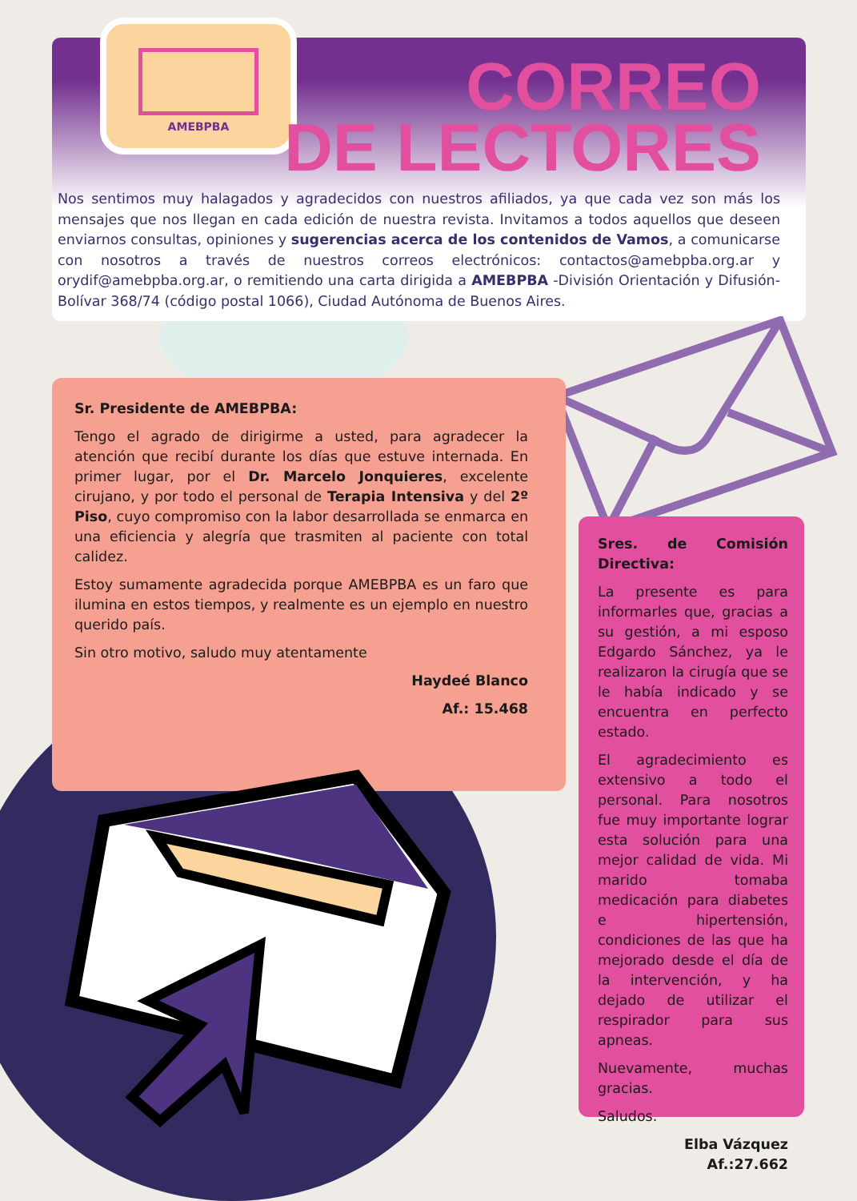AMEBPBA
CORREO
DE LECTORES
Nos sentimos muy halagados y agradecidos con nuestros afiliados, ya que cada vez son más los mensajes que nos llegan en cada edición de nuestra revista. Invitamos a todos aquellos que deseen enviarnos consultas, opiniones y sugerencias acerca de los contenidos de Vamos, a comunicarse con nosotros a través de nuestros correos electrónicos: contactos@amebpba.org.ar y orydif@amebpba.org.ar, o remitiendo una carta dirigida a AMEBPBA -División Orientación y Difusión- Bolívar 368/74 (código postal 1066), Ciudad Autónoma de Buenos Aires.
Sr. Presidente de AMEBPBA:
Tengo el agrado de dirigirme a usted, para agradecer la atención que recibí durante los días que estuve internada. En primer lugar, por el Dr. Marcelo Jonquieres, excelente cirujano, y por todo el personal de Terapia Intensiva y del 2º Piso, cuyo compromiso con la labor desarrollada se enmarca en una eficiencia y alegría que trasmiten al paciente con total calidez.
Estoy sumamente agradecida porque AMEBPBA es un faro que ilumina en estos tiempos, y realmente es un ejemplo en nuestro querido país.
Sin otro motivo, saludo muy atentamente
Haydeé Blanco
Af.: 15.468
Sres. de Comisión Directiva:
La presente es para informarles que, gracias a su gestión, a mi esposo Edgardo Sánchez, ya le realizaron la cirugía que se le había indicado y se encuentra en perfecto estado.
El agradecimiento es extensivo a todo el personal. Para nosotros fue muy importante lograr esta solución para una mejor calidad de vida. Mi marido tomaba medicación para diabetes e hipertensión, condiciones de las que ha mejorado desde el día de la intervención, y ha dejado de utilizar el respirador para sus apneas.
Nuevamente, muchas gracias.
Saludos.
Elba Vázquez
Af.:27.662